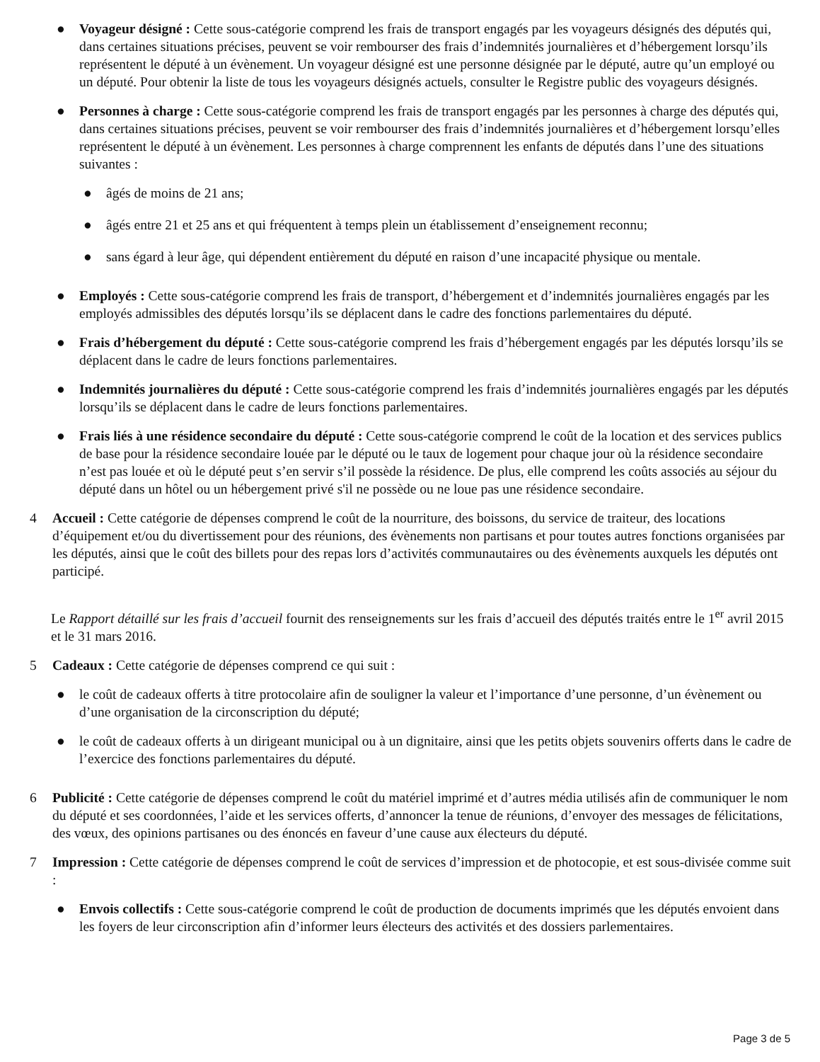● Voyageur désigné : Cette sous-catégorie comprend les frais de transport engagés par les voyageurs désignés des députés qui, dans certaines situations précises, peuvent se voir rembourser des frais d’indemnités journalières et d’hébergement lorsqu’ils représentent le député à un évènement. Un voyageur désigné est une personne désignée par le député, autre qu’un employé ou un député. Pour obtenir la liste de tous les voyageurs désignés actuels, consulter le Registre public des voyageurs désignés.
● Personnes à charge : Cette sous-catégorie comprend les frais de transport engagés par les personnes à charge des députés qui, dans certaines situations précises, peuvent se voir rembourser des frais d’indemnités journalières et d’hébergement lorsqu’elles représentent le député à un évènement. Les personnes à charge comprennent les enfants de députés dans l’une des situations suivantes :
● âgés de moins de 21 ans;
● âgés entre 21 et 25 ans et qui fréquentent à temps plein un établissement d’enseignement reconnu;
● sans égard à leur âge, qui dépendent entièrement du député en raison d’une incapacité physique ou mentale.
● Employés : Cette sous-catégorie comprend les frais de transport, d’hébergement et d’indemnités journalières engagés par les employés admissibles des députés lorsqu’ils se déplacent dans le cadre des fonctions parlementaires du député.
● Frais d’hébergement du député : Cette sous-catégorie comprend les frais d’hébergement engagés par les députés lorsqu’ils se déplacent dans le cadre de leurs fonctions parlementaires.
● Indemnités journalières du député : Cette sous-catégorie comprend les frais d’indemnités journalières engagés par les députés lorsqu’ils se déplacent dans le cadre de leurs fonctions parlementaires.
● Frais liés à une résidence secondaire du député : Cette sous-catégorie comprend le coût de la location et des services publics de base pour la résidence secondaire louée par le député ou le taux de logement pour chaque jour où la résidence secondaire n’est pas louée et où le député peut s’en servir s’il possède la résidence. De plus, elle comprend les coûts associés au séjour du député dans un hôtel ou un hébergement privé s'il ne possède ou ne loue pas une résidence secondaire.
4 Accueil : Cette catégorie de dépenses comprend le coût de la nourriture, des boissons, du service de traiteur, des locations d’équipement et/ou du divertissement pour des réunions, des évènements non partisans et pour toutes autres fonctions organisées par les députés, ainsi que le coût des billets pour des repas lors d’activités communautaires ou des évènements auxquels les députés ont participé.
Le Rapport détaillé sur les frais d’accueil fournit des renseignements sur les frais d’accueil des députés traités entre le 1<sup>er</sup> avril 2015 et le 31 mars 2016.
5 Cadeaux : Cette catégorie de dépenses comprend ce qui suit :
● le coût de cadeaux offerts à titre protocolaire afin de souligner la valeur et l’importance d’une personne, d’un évènement ou d’une organisation de la circonscription du député;
● le coût de cadeaux offerts à un dirigeant municipal ou à un dignitaire, ainsi que les petits objets souvenirs offerts dans le cadre de l’exercice des fonctions parlementaires du député.
6 Publicité : Cette catégorie de dépenses comprend le coût du matériel imprimé et d’autres média utilisés afin de communiquer le nom du député et ses coordonnées, l’aide et les services offerts, d’annoncer la tenue de réunions, d’envoyer des messages de félicitations, des vœux, des opinions partisanes ou des énoncés en faveur d’une cause aux électeurs du député.
7 Impression : Cette catégorie de dépenses comprend le coût de services d’impression et de photocopie, et est sous-divisée comme suit :
● Envois collectifs : Cette sous-catégorie comprend le coût de production de documents imprimés que les députés envoient dans les foyers de leur circonscription afin d’informer leurs électeurs des activités et des dossiers parlementaires.
Page 3 de 5